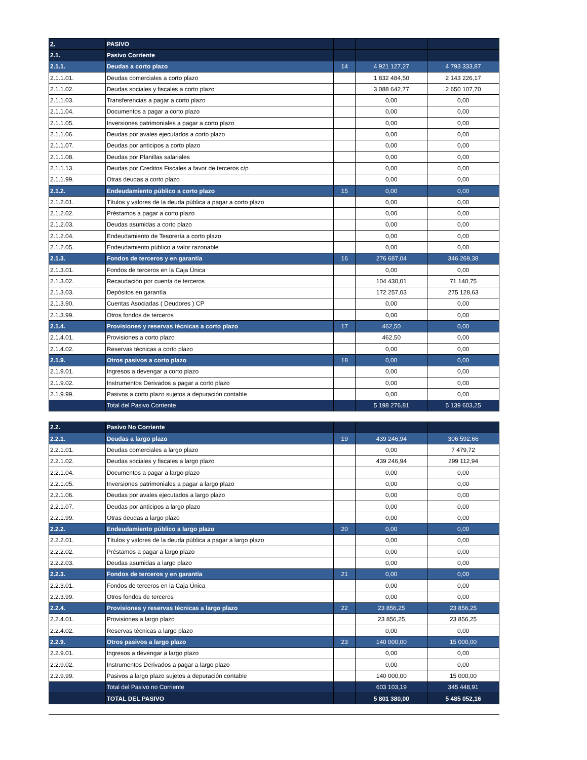| 2. | PASIVO | | | |
| 2.1. | Pasivo Corriente | | | |
| 2.1.1. | Deudas a corto plazo | 14 | 4 921 127,27 | 4 793 333,87 |
| 2.1.1.01. | Deudas comerciales a corto plazo | | 1 832 484,50 | 2 143 226,17 |
| 2.1.1.02. | Deudas sociales y fiscales a corto plazo | | 3 088 642,77 | 2 650 107,70 |
| 2.1.1.03. | Transferencias a pagar a corto plazo | | 0,00 | 0,00 |
| 2.1.1.04. | Documentos a pagar a corto plazo | | 0,00 | 0,00 |
| 2.1.1.05. | Inversiones patrimoniales a pagar a corto plazo | | 0,00 | 0,00 |
| 2.1.1.06. | Deudas por avales ejecutados a corto plazo | | 0,00 | 0,00 |
| 2.1.1.07. | Deudas por anticipos a corto plazo | | 0,00 | 0,00 |
| 2.1.1.08. | Deudas por Planillas salariales | | 0,00 | 0,00 |
| 2.1.1.13. | Deudas por Creditos Fiscales a favor de terceros c/p | | 0,00 | 0,00 |
| 2.1.1.99. | Otras deudas a corto plazo | | 0,00 | 0,00 |
| 2.1.2. | Endeudamiento público a corto plazo | 15 | 0,00 | 0,00 |
| 2.1.2.01. | Títulos y valores de la deuda pública a pagar a corto plazo | | 0,00 | 0,00 |
| 2.1.2.02. | Préstamos a pagar a corto plazo | | 0,00 | 0,00 |
| 2.1.2.03. | Deudas asumidas a corto plazo | | 0,00 | 0,00 |
| 2.1.2.04. | Endeudamiento de Tesorería a corto plazo | | 0,00 | 0,00 |
| 2.1.2.05. | Endeudamiento público a valor razonable | | 0,00 | 0,00 |
| 2.1.3. | Fondos de terceros y en garantía | 16 | 276 687,04 | 346 269,38 |
| 2.1.3.01. | Fondos de terceros en la Caja Única | | 0,00 | 0,00 |
| 2.1.3.02. | Recaudación por cuenta de terceros | | 104 430,01 | 71 140,75 |
| 2.1.3.03. | Depósitos en garantía | | 172 257,03 | 275 128,63 |
| 2.1.3.90. | Cuentas Asociadas ( Deudores ) CP | | 0,00 | 0,00 |
| 2.1.3.99. | Otros fondos de terceros | | 0,00 | 0,00 |
| 2.1.4. | Provisiones y reservas técnicas a corto plazo | 17 | 462,50 | 0,00 |
| 2.1.4.01. | Provisiones a corto plazo | | 462,50 | 0,00 |
| 2.1.4.02. | Reservas técnicas a corto plazo | | 0,00 | 0,00 |
| 2.1.9. | Otros pasivos a corto plazo | 18 | 0,00 | 0,00 |
| 2.1.9.01. | Ingresos a devengar a corto plazo | | 0,00 | 0,00 |
| 2.1.9.02. | Instrumentos Derivados a pagar a corto plazo | | 0,00 | 0,00 |
| 2.1.9.99. | Pasivos a corto plazo sujetos a depuración contable | | 0,00 | 0,00 |
| | Total del Pasivo Corriente | | 5 198 276,81 | 5 139 603,25 |
| 2.2. | Pasivo No Corriente | | | |
| 2.2.1. | Deudas a largo plazo | 19 | 439 246,94 | 306 592,66 |
| 2.2.1.01. | Deudas comerciales a largo plazo | | 0,00 | 7 479,72 |
| 2.2.1.02. | Deudas sociales y fiscales a largo plazo | | 439 246,94 | 299 112,94 |
| 2.2.1.04. | Documentos a pagar a largo plazo | | 0,00 | 0,00 |
| 2.2.1.05. | Inversiones patrimoniales a pagar a largo plazo | | 0,00 | 0,00 |
| 2.2.1.06. | Deudas por avales ejecutados a largo plazo | | 0,00 | 0,00 |
| 2.2.1.07. | Deudas por anticipos a largo plazo | | 0,00 | 0,00 |
| 2.2.1.99. | Otras deudas a largo plazo | | 0,00 | 0,00 |
| 2.2.2. | Endeudamiento público a largo plazo | 20 | 0,00 | 0,00 |
| 2.2.2.01. | Títulos y valores de la deuda pública a pagar a largo plazo | | 0,00 | 0,00 |
| 2.2.2.02. | Préstamos a pagar a largo plazo | | 0,00 | 0,00 |
| 2.2.2.03. | Deudas asumidas a largo plazo | | 0,00 | 0,00 |
| 2.2.3. | Fondos de terceros y en garantía | 21 | 0,00 | 0,00 |
| 2.2.3.01. | Fondos de terceros en la Caja Única | | 0,00 | 0,00 |
| 2.2.3.99. | Otros fondos de terceros | | 0,00 | 0,00 |
| 2.2.4. | Provisiones y reservas técnicas a largo plazo | 22 | 23 856,25 | 23 856,25 |
| 2.2.4.01. | Provisiones a largo plazo | | 23 856,25 | 23 856,25 |
| 2.2.4.02. | Reservas técnicas a largo plazo | | 0,00 | 0,00 |
| 2.2.9. | Otros pasivos a largo plazo | 23 | 140 000,00 | 15 000,00 |
| 2.2.9.01. | Ingresos a devengar a largo plazo | | 0,00 | 0,00 |
| 2.2.9.02. | Instrumentos Derivados a pagar a largo plazo | | 0,00 | 0,00 |
| 2.2.9.99. | Pasivos a largo plazo sujetos a depuración contable | | 140 000,00 | 15 000,00 |
| | Total del Pasivo no Corriente | | 603 103,19 | 345 448,91 |
| | TOTAL DEL PASIVO | | 5 801 380,00 | 5 485 052,16 |